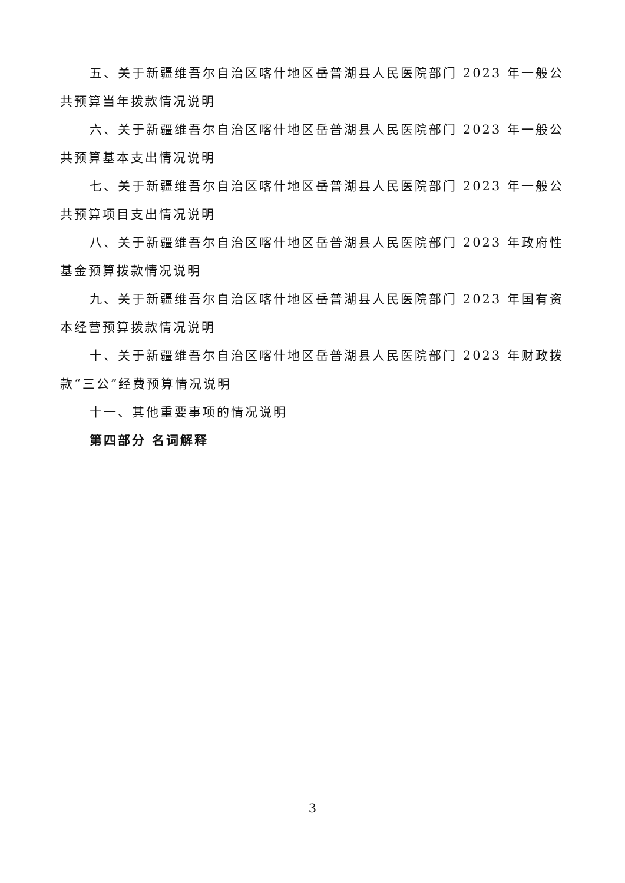五、关于新疆维吾尔自治区喀什地区岳普湖县人民医院部门 2023 年一般公共预算当年拨款情况说明
六、关于新疆维吾尔自治区喀什地区岳普湖县人民医院部门 2023 年一般公共预算基本支出情况说明
七、关于新疆维吾尔自治区喀什地区岳普湖县人民医院部门 2023 年一般公共预算项目支出情况说明
八、关于新疆维吾尔自治区喀什地区岳普湖县人民医院部门 2023 年政府性基金预算拨款情况说明
九、关于新疆维吾尔自治区喀什地区岳普湖县人民医院部门 2023 年国有资本经营预算拨款情况说明
十、关于新疆维吾尔自治区喀什地区岳普湖县人民医院部门 2023 年财政拨款“三公”经费预算情况说明
十一、其他重要事项的情况说明
第四部分 名词解释
3